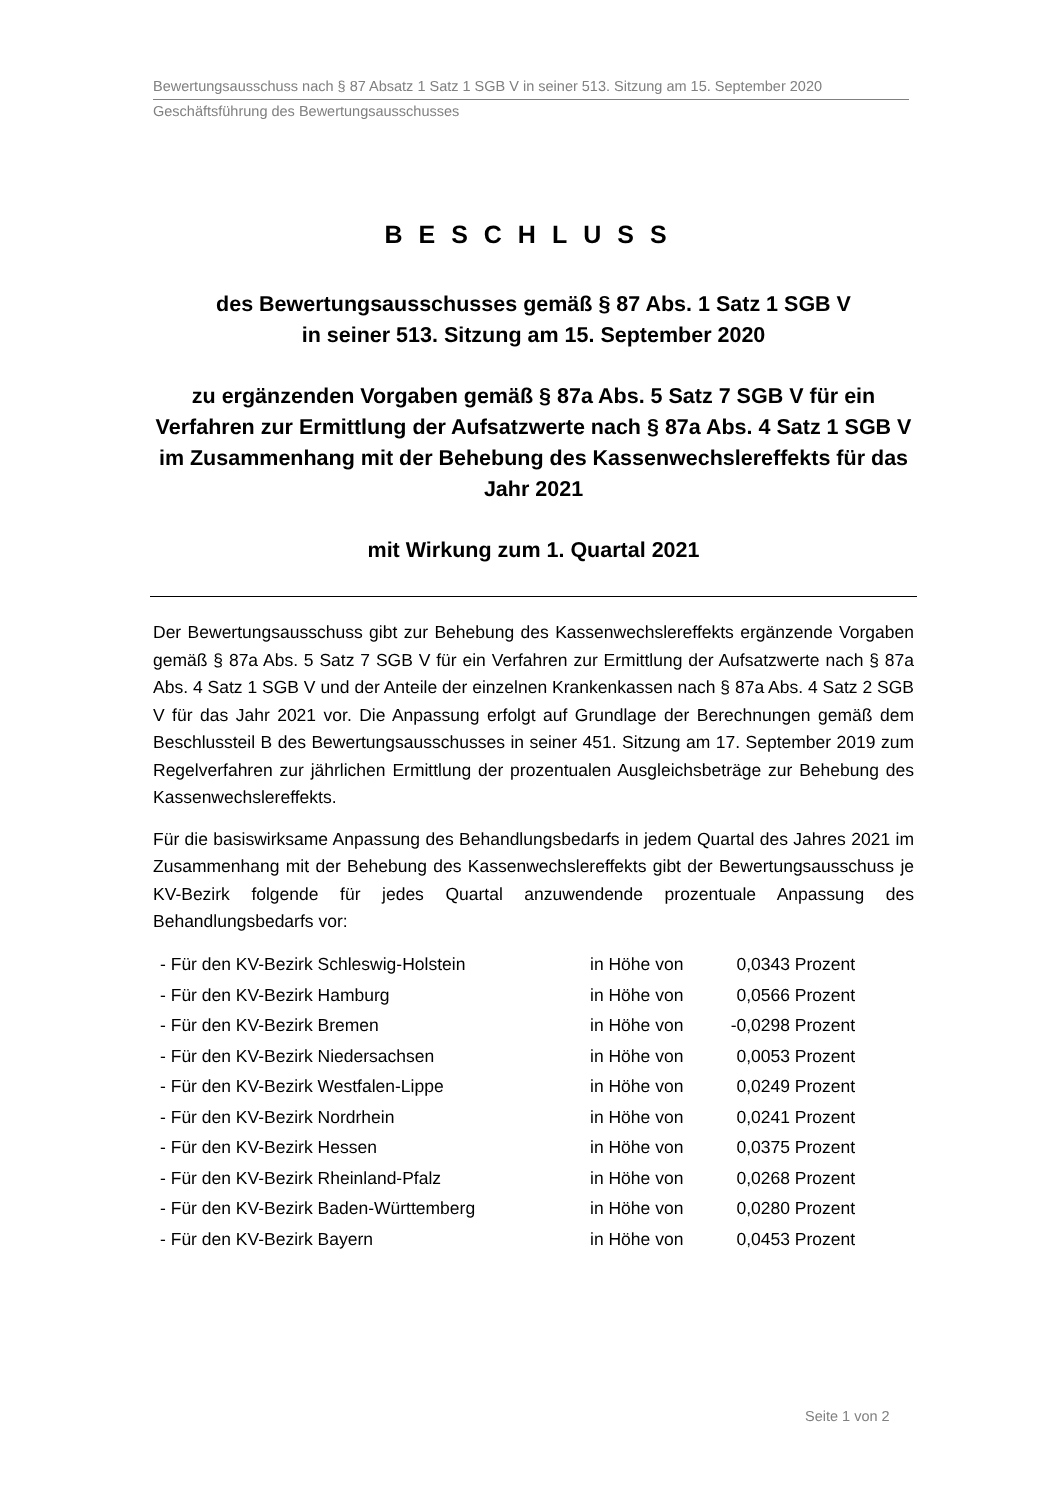Bewertungsausschuss nach § 87 Absatz 1 Satz 1 SGB V in seiner 513. Sitzung am 15. September 2020
Geschäftsführung des Bewertungsausschusses
BESCHLUSS
des Bewertungsausschusses gemäß § 87 Abs. 1 Satz 1 SGB V
in seiner 513. Sitzung am 15. September 2020
zu ergänzenden Vorgaben gemäß § 87a Abs. 5 Satz 7 SGB V für ein Verfahren zur Ermittlung der Aufsatzwerte nach § 87a Abs. 4 Satz 1 SGB V im Zusammenhang mit der Behebung des Kassenwechslereffekts für das Jahr 2021
mit Wirkung zum 1. Quartal 2021
Der Bewertungsausschuss gibt zur Behebung des Kassenwechslereffekts ergänzende Vorgaben gemäß § 87a Abs. 5 Satz 7 SGB V für ein Verfahren zur Ermittlung der Aufsatzwerte nach § 87a Abs. 4 Satz 1 SGB V und der Anteile der einzelnen Krankenkassen nach § 87a Abs. 4 Satz 2 SGB V für das Jahr 2021 vor. Die Anpassung erfolgt auf Grundlage der Berechnungen gemäß dem Beschlussteil B des Bewertungsausschusses in seiner 451. Sitzung am 17. September 2019 zum Regelverfahren zur jährlichen Ermittlung der prozentualen Ausgleichsbeträge zur Behebung des Kassenwechslereffekts.
Für die basiswirksame Anpassung des Behandlungsbedarfs in jedem Quartal des Jahres 2021 im Zusammenhang mit der Behebung des Kassenwechslereffekts gibt der Bewertungsausschuss je KV-Bezirk folgende für jedes Quartal anzuwendende prozentuale Anpassung des Behandlungsbedarfs vor:
| - Für den KV-Bezirk Schleswig-Holstein | in Höhe von | 0,0343 | Prozent |
| - Für den KV-Bezirk Hamburg | in Höhe von | 0,0566 | Prozent |
| - Für den KV-Bezirk Bremen | in Höhe von | -0,0298 | Prozent |
| - Für den KV-Bezirk Niedersachsen | in Höhe von | 0,0053 | Prozent |
| - Für den KV-Bezirk Westfalen-Lippe | in Höhe von | 0,0249 | Prozent |
| - Für den KV-Bezirk Nordrhein | in Höhe von | 0,0241 | Prozent |
| - Für den KV-Bezirk Hessen | in Höhe von | 0,0375 | Prozent |
| - Für den KV-Bezirk Rheinland-Pfalz | in Höhe von | 0,0268 | Prozent |
| - Für den KV-Bezirk Baden-Württemberg | in Höhe von | 0,0280 | Prozent |
| - Für den KV-Bezirk Bayern | in Höhe von | 0,0453 | Prozent |
Seite 1 von 2